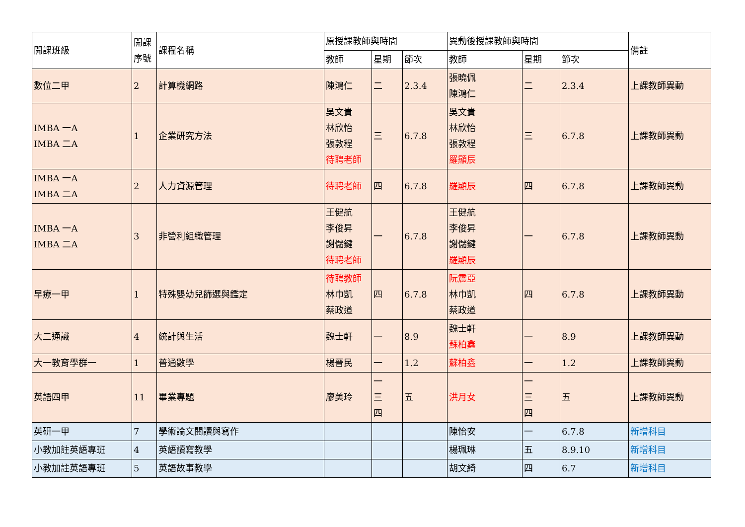| 開課班級 | 開課序號 | 課程名稱 | 原授課教師與時間 | | | 異動後授課教師與時間 | | | 備註 |
| --- | --- | --- | --- | --- | --- | --- | --- | --- | --- |
| | | | 教師 | 星期 | 節次 | 教師 | 星期 | 節次 | |
| 數位二甲 | 2 | 計算機網路 | 陳鴻仁 | 二 | 2.3.4 | 張曉佩 陳鴻仁 | 二 | 2.3.4 | 上課教師異動 |
| IMBA 一A IMBA 二A | 1 | 企業研究方法 | 吳文貴 林欣怡 張敦程 待聘老師 | 三 | 6.7.8 | 吳文貴 林欣怡 張敦程 羅顯辰 | 三 | 6.7.8 | 上課教師異動 |
| IMBA 一A IMBA 二A | 2 | 人力資源管理 | 待聘老師 | 四 | 6.7.8 | 羅顯辰 | 四 | 6.7.8 | 上課教師異動 |
| IMBA 一A IMBA 二A | 3 | 非營利組織管理 | 王健航 李俊昇 謝儲鍵 待聘老師 | 一 | 6.7.8 | 王健航 李俊昇 謝儲鍵 羅顯辰 | 一 | 6.7.8 | 上課教師異動 |
| 早療一甲 | 1 | 特殊嬰幼兒篩選與鑑定 | 待聘教師 林巾凱 蔡政道 | 四 | 6.7.8 | 阮震亞 林巾凱 蔡政道 | 四 | 6.7.8 | 上課教師異動 |
| 大二通識 | 4 | 統計與生活 | 魏士軒 | 一 | 8.9 | 魏士軒 蘇柏鑫 | 一 | 8.9 | 上課教師異動 |
| 大一教育學群一 | 1 | 普通數學 | 楊晉民 | 一 | 1.2 | 蘇柏鑫 | 一 | 1.2 | 上課教師異動 |
| 英語四甲 | 11 | 畢業專題 | 廖美玲 | 一 三 四 | 五 | 洪月女 | 一 三 四 | 五 | 上課教師異動 |
| 英研一甲 | 7 | 學術論文閱讀與寫作 | | | | 陳怡安 | 一 | 6.7.8 | 新增科目 |
| 小教加註英語專班 | 4 | 英語讀寫教學 | | | | 楊珮琳 | 五 | 8.9.10 | 新增科目 |
| 小教加註英語專班 | 5 | 英語故事教學 | | | | 胡文綺 | 四 | 6.7 | 新增科目 |